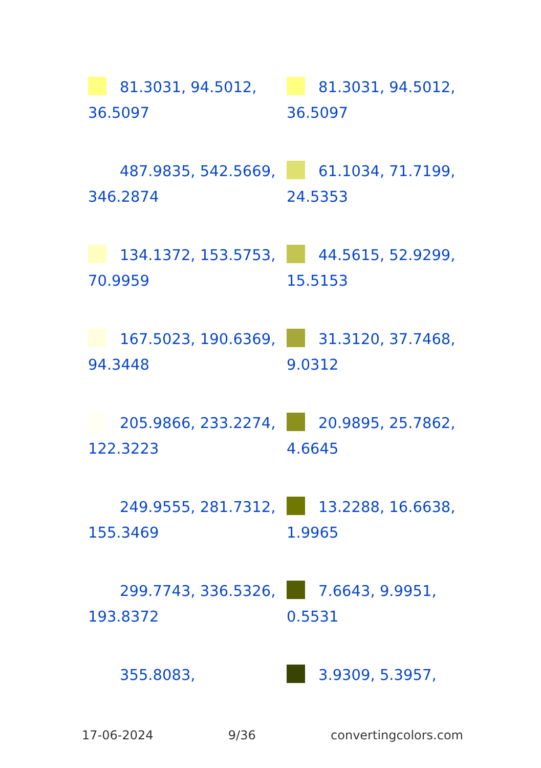81.3031, 94.5012, 36.5097
81.3031, 94.5012, 36.5097
487.9835, 542.5669, 346.2874
61.1034, 71.7199, 24.5353
134.1372, 153.5753, 70.9959
44.5615, 52.9299, 15.5153
167.5023, 190.6369, 94.3448
31.3120, 37.7468, 9.0312
205.9866, 233.2274, 122.3223
20.9895, 25.7862, 4.6645
249.9555, 281.7312, 155.3469
13.2288, 16.6638, 1.9965
299.7743, 336.5326, 193.8372
7.6643, 9.9951, 0.5531
355.8083,
3.9309, 5.3957,
17-06-2024 9/36 convertingcolors.com